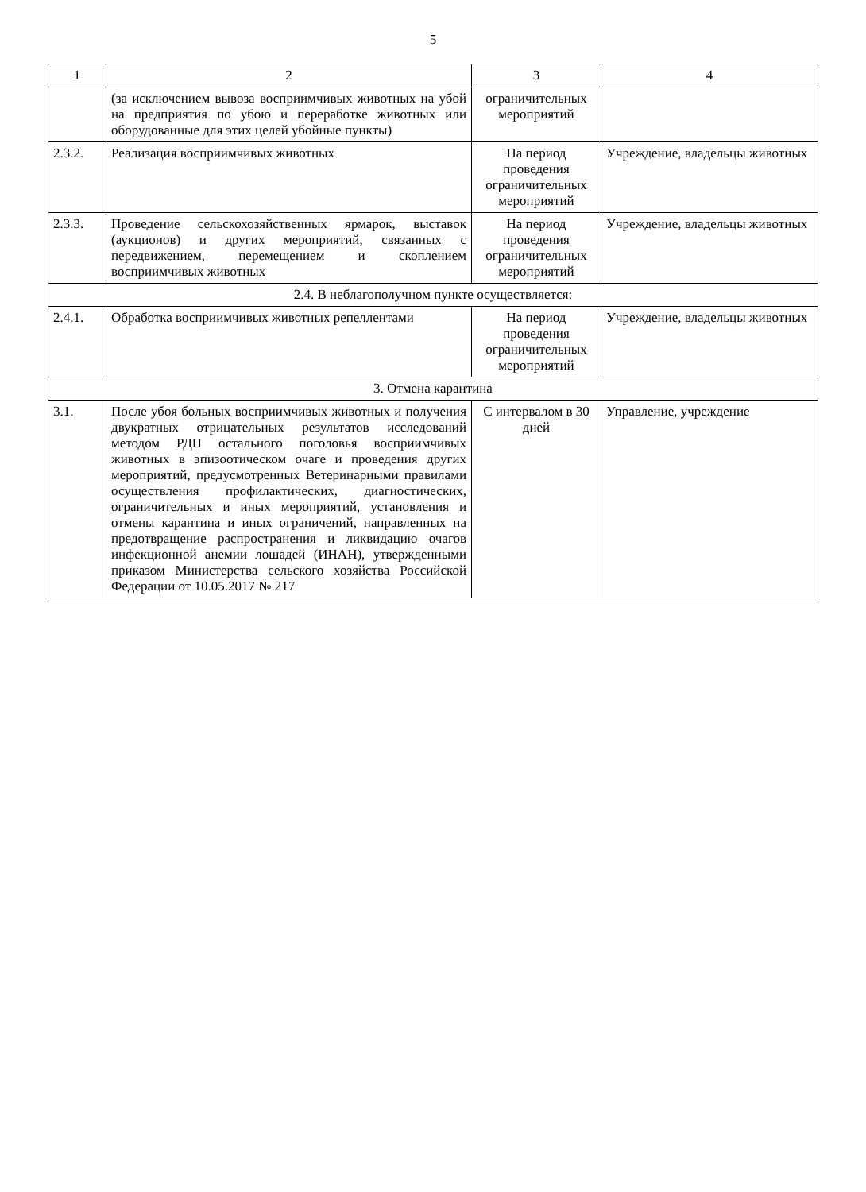5
| 1 | 2 | 3 | 4 |
| --- | --- | --- | --- |
| | (за исключением вывоза восприимчивых животных на убой на предприятия по убою и переработке животных или оборудованные для этих целей убойные пункты) | ограничительных мероприятий | |
| 2.3.2. | Реализация восприимчивых животных | На период проведения ограничительных мероприятий | Учреждение, владельцы животных |
| 2.3.3. | Проведение сельскохозяйственных ярмарок, выставок (аукционов) и других мероприятий, связанных с передвижением, перемещением и скоплением восприимчивых животных | На период проведения ограничительных мероприятий | Учреждение, владельцы животных |
| 2.4. В неблагополучном пункте осуществляется: | | | |
| 2.4.1. | Обработка восприимчивых животных репеллентами | На период проведения ограничительных мероприятий | Учреждение, владельцы животных |
| 3. Отмена карантина | | | |
| 3.1. | После убоя больных восприимчивых животных и получения двукратных отрицательных результатов исследований методом РДП остального поголовья восприимчивых животных в эпизоотическом очаге и проведения других мероприятий, предусмотренных Ветеринарными правилами осуществления профилактических, диагностических, ограничительных и иных мероприятий, установления и отмены карантина и иных ограничений, направленных на предотвращение распространения и ликвидацию очагов инфекционной анемии лошадей (ИНАН), утвержденными приказом Министерства сельского хозяйства Российской Федерации от 10.05.2017 № 217 | С интервалом в 30 дней | Управление, учреждение |